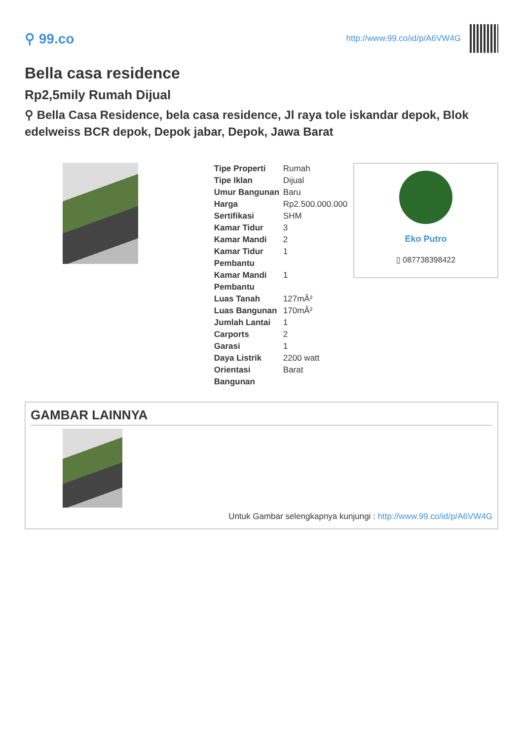⚲ 99.co
http://www.99.co/id/p/A6VW4G
Bella casa residence
Rp2,5mily Rumah Dijual
⚲ Bella Casa Residence, bela casa residence, Jl raya tole iskandar depok, Blok edelweiss BCR depok, Depok jabar, Depok, Jawa Barat
| Tipe Properti | Rumah |
| Tipe Iklan | Dijual |
| Umur Bangunan | Baru |
| Harga | Rp2.500.000.000 |
| Sertifikasi | SHM |
| Kamar Tidur | 3 |
| Kamar Mandi | 2 |
| Kamar Tidur Pembantu | 1 |
| Kamar Mandi Pembantu | 1 |
| Luas Tanah | 127mÂ² |
| Luas Bangunan | 170mÂ² |
| Jumlah Lantai | 1 |
| Carports | 2 |
| Garasi | 1 |
| Daya Listrik | 2200 watt |
| Orientasi Bangunan | Barat |
Eko Putro
▯ 087738398422
GAMBAR LAINNYA
Untuk Gambar selengkapnya kunjungi : http://www.99.co/id/p/A6VW4G